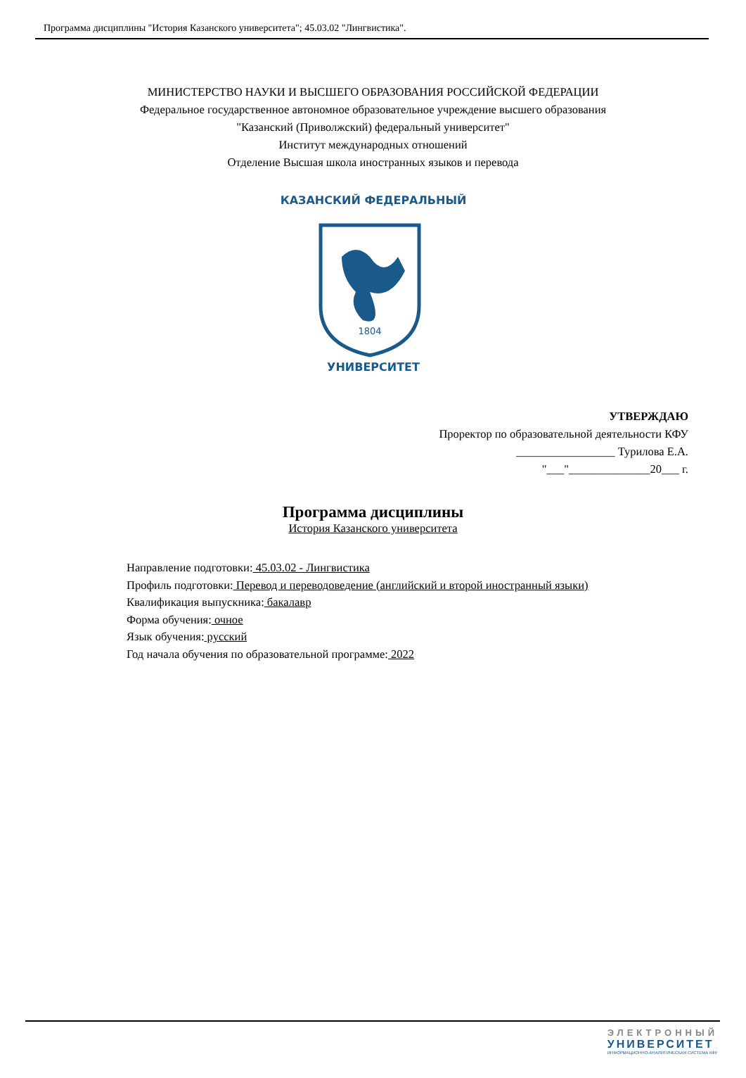Программа дисциплины "История Казанского университета"; 45.03.02 "Лингвистика".
МИНИСТЕРСТВО НАУКИ И ВЫСШЕГО ОБРАЗОВАНИЯ РОССИЙСКОЙ ФЕДЕРАЦИИ
Федеральное государственное автономное образовательное учреждение высшего образования
"Казанский (Приволжский) федеральный университет"
Институт международных отношений
Отделение Высшая школа иностранных языков и перевода
1804
КАЗАНСКИЙ ФЕДЕРАЛЬНЫЙ
УНИВЕРСИТЕТ
УТВЕРЖДАЮ
Проректор по образовательной деятельности КФУ
_________________ Турилова Е.А.
"___"______________20___ г.
Программа дисциплины
История Казанского университета
Направление подготовки: 45.03.02 - Лингвистика
Профиль подготовки: Перевод и переводоведение (английский и второй иностранный языки)
Квалификация выпускника: бакалавр
Форма обучения: очное
Язык обучения: русский
Год начала обучения по образовательной программе: 2022
ЭЛЕКТРОННЫЙ
УНИВЕРСИТЕТ
ИНФОРМАЦИОННО-АНАЛИТИЧЕСКАЯ СИСТЕМА КФУ